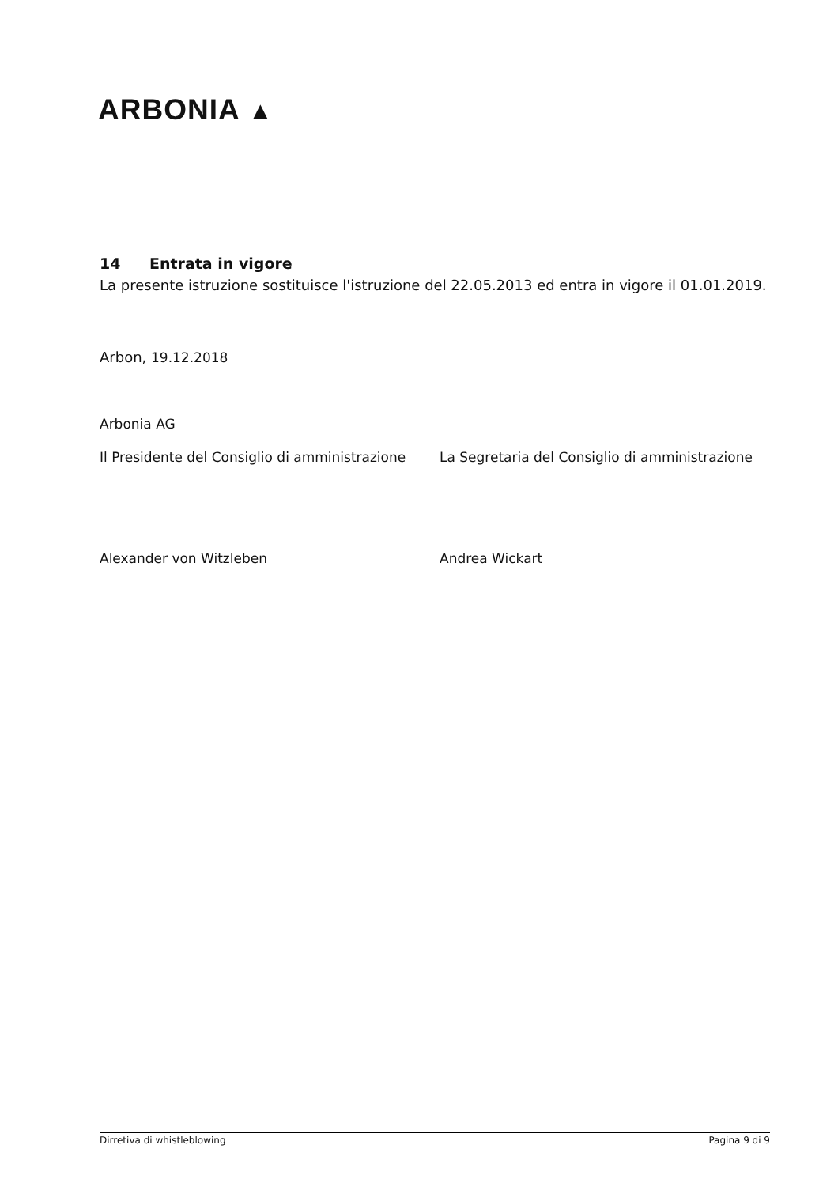ARBONIA ▲
14 Entrata in vigore
La presente istruzione sostituisce l'istruzione del 22.05.2013 ed entra in vigore il 01.01.2019.
Arbon, 19.12.2018
Arbonia AG
Il Presidente del Consiglio di amministrazione
La Segretaria del Consiglio di amministrazione
Alexander von Witzleben Andrea Wickart
Dirretiva di whistleblowing Pagina 9 di 9